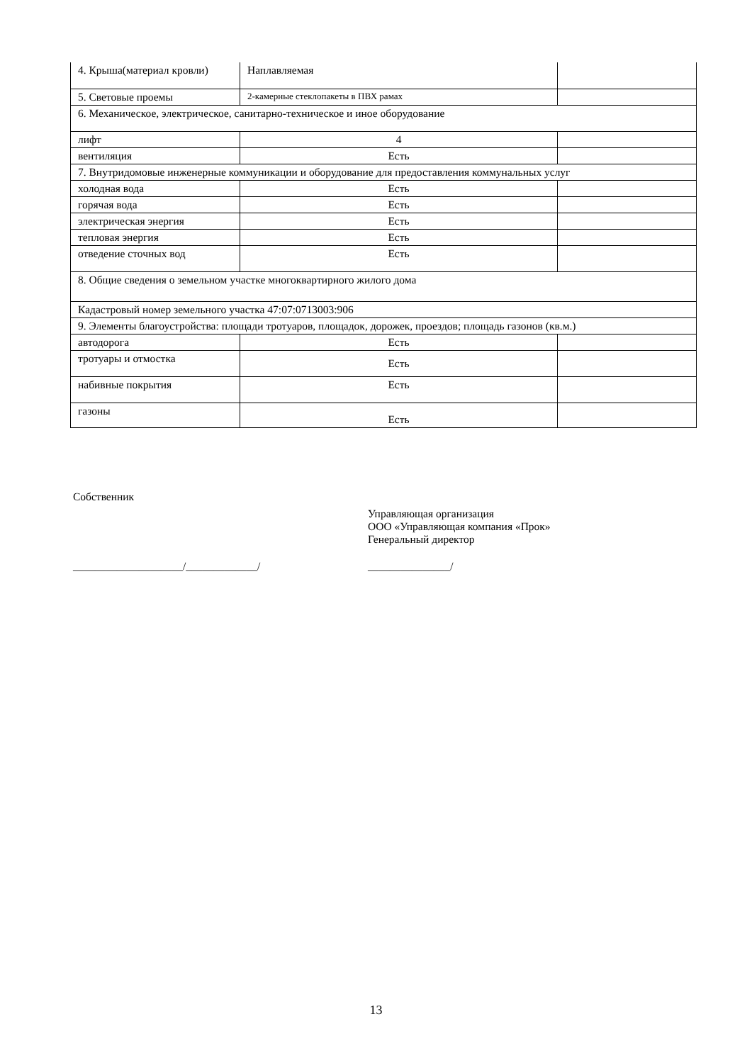| 4. Крыша(материал кровли) | Наплавляемая | | |
| 5. Световые проемы | 2-камерные стеклопакеты в ПВХ рамах | | |
| 6. Механическое, электрическое, санитарно-техническое и иное оборудование | | | |
| лифт | 4 | | |
| вентиляция | Есть | | |
| 7. Внутридомовые инженерные коммуникации и оборудование для предоставления коммунальных услуг | | | |
| холодная вода | Есть | | |
| горячая вода | Есть | | |
| электрическая энергия | Есть | | |
| тепловая энергия | Есть | | |
| отведение сточных вод | Есть | | |
| 8. Общие сведения о земельном участке многоквартирного жилого дома | | | |
| Кадастровый номер земельного участка 47:07:0713003:906 | | | |
| 9. Элементы благоустройства: площади тротуаров, площадок, дорожек, проездов; площадь газонов (кв.м.) | | | |
| автодорога | Есть | | |
| тротуары и отмостка | Есть | | |
| набивные покрытия | Есть | | |
| газоны | Есть | | |
Собственник
Управляющая организация
ООО «Управляющая компания «Прок»
Генеральный директор
____________________/_____________/ _______________/
13